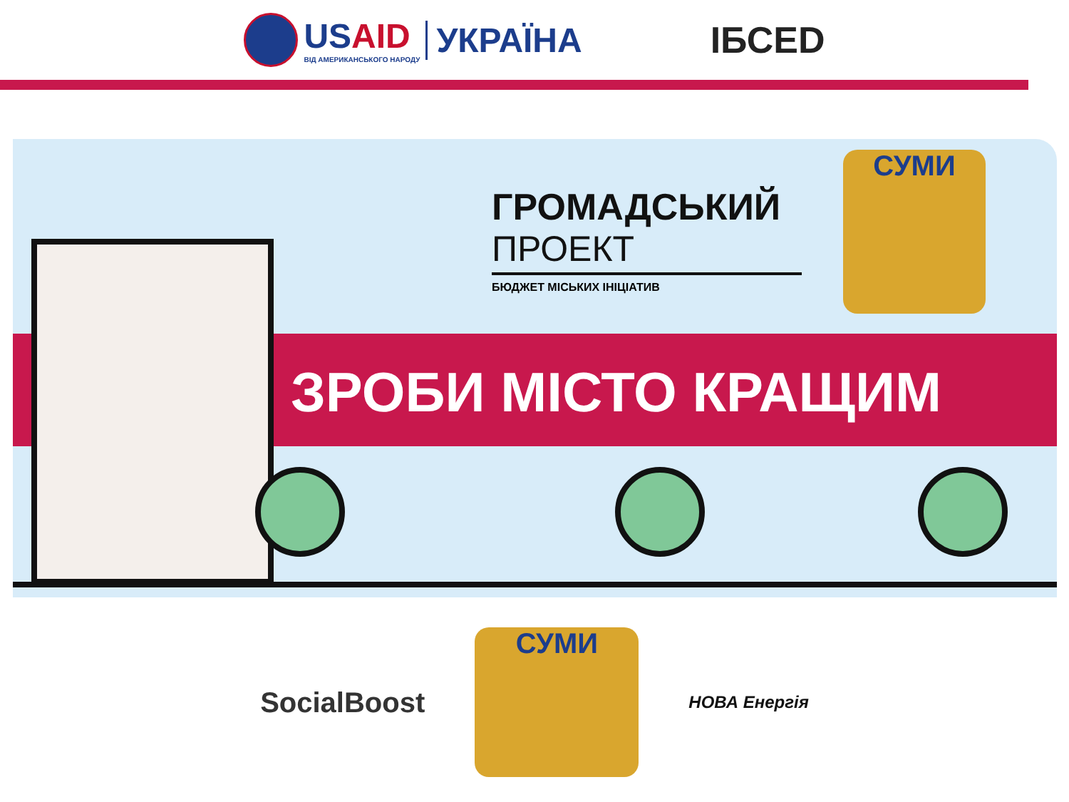USAID
ВІД АМЕРИКАНСЬКОГО НАРОДУ
УКРАЇНА
ІБСЕD
ГРОМАДСЬКИЙ
ПРОЕКТ
БЮДЖЕТ МІСЬКИХ ІНІЦІАТИВ
ЗРОБИ МІСТО КРАЩИМ
СУМИ
SocialBoost
СУМИ
НОВА Енергія